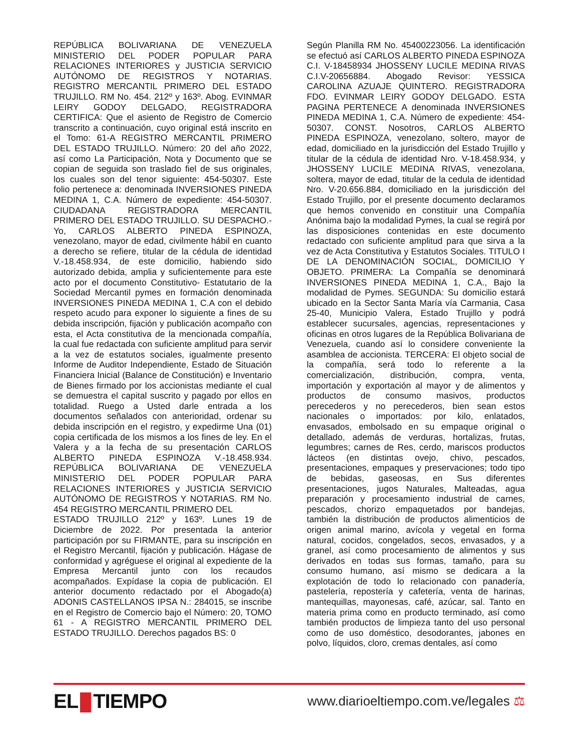REPÚBLICA BOLIVARIANA DE VENEZUELA MINISTERIO DEL PODER POPULAR PARA RELACIONES INTERIORES y JUSTICIA SERVICIO AUTÓNOMO DE REGISTROS Y NOTARIAS. REGISTRO MERCANTIL PRIMERO DEL ESTADO TRUJILLO. RM No. 454. 212º y 163º. Abog. EVINMAR LEIRY GODOY DELGADO, REGISTRADORA CERTIFICA: Que el asiento de Registro de Comercio transcrito a continuación, cuyo original está inscrito en el Tomo: 61-A REGISTRO MERCANTIL PRIMERO DEL ESTADO TRUJILLO. Número: 20 del año 2022, así como La Participación, Nota y Documento que se copian de seguida son traslado fiel de sus originales, los cuales son del tenor siguiente: 454-50307. Este folio pertenece a: denominada INVERSIONES PINEDA MEDINA 1, C.A. Número de expediente: 454-50307. CIUDADANA REGISTRADORA MERCANTIL PRIMERO DEL ESTADO TRUJILLO. SU DESPACHO.- Yo, CARLOS ALBERTO PINEDA ESPINOZA, venezolano, mayor de edad, civilmente hábil en cuanto a derecho se refiere, titular de la cédula de identidad V.-18.458.934, de este domicilio, habiendo sido autorizado debida, amplia y suficientemente para este acto por el documento Constitutivo- Estatutario de la Sociedad Mercantil pymes en formación denominada INVERSIONES PINEDA MEDINA 1, C.A con el debido respeto acudo para exponer lo siguiente a fines de su debida inscripción, fijación y publicación acompaño con esta, el Acta constitutiva de la mencionada compañía, la cual fue redactada con suficiente amplitud para servir a la vez de estatutos sociales, igualmente presento Informe de Auditor Independiente, Estado de Situación Financiera Inicial (Balance de Constitución) e Inventario de Bienes firmado por los accionistas mediante el cual se demuestra el capital suscrito y pagado por ellos en totalidad. Ruego a Usted darle entrada a los documentos señalados con anterioridad, ordenar su debida inscripción en el registro, y expedirme Una (01) copia certificada de los mismos a los fines de ley. En el Valera y a la fecha de su presentación CARLOS ALBERTO PINEDA ESPINOZA V.-18.458.934. REPÚBLICA BOLIVARIANA DE VENEZUELA MINISTERIO DEL PODER POPULAR PARA RELACIONES INTERIORES y JUSTICIA SERVICIO AUTÓNOMO DE REGISTROS Y NOTARIAS. RM No. 454 REGISTRO MERCANTIL PRIMERO DEL
ESTADO TRUJILLO 212º y 163º. Lunes 19 de Diciembre de 2022. Por presentada la anterior participación por su FIRMANTE, para su inscripción en el Registro Mercantil, fijación y publicación. Hágase de conformidad y agréguese el original al expediente de la Empresa Mercantil junto con los recaudos acompañados. Expídase la copia de publicación. El anterior documento redactado por el Abogado(a) ADONIS CASTELLANOS IPSA N.: 284015, se inscribe en el Registro de Comercio bajo el Número: 20, TOMO 61 - A REGISTRO MERCANTIL PRIMERO DEL ESTADO TRUJILLO. Derechos pagados BS: 0
Según Planilla RM No. 45400223056. La identificación se efectuó así CARLOS ALBERTO PINEDA ESPINOZA C.I. V-18458934 JHOSSENY LUCILE MEDINA RIVAS C.I.V-20656884. Abogado Revisor: YESSICA CAROLINA AZUAJE QUINTERO. REGISTRADORA FDO. EVINMAR LEIRY GODOY DELGADO. ESTA PAGINA PERTENECE A denominada INVERSIONES PINEDA MEDINA 1, C.A. Número de expediente: 454-50307. CONST. Nosotros, CARLOS ALBERTO PINEDA ESPINOZA, venezolano, soltero, mayor de edad, domiciliado en la jurisdicción del Estado Trujillo y titular de la cédula de identidad Nro. V-18.458.934, y JHOSSENY LUCILE MEDINA RIVAS, venezolana, soltera, mayor de edad, titular de la cedula de identidad Nro. V-20.656.884, domiciliado en la jurisdicción del Estado Trujillo, por el presente documento declaramos que hemos convenido en constituir una Compañía Anónima bajo la modalidad Pymes, la cual se regirá por las disposiciones contenidas en este documento redactado con suficiente amplitud para que sirva a la vez de Acta Constitutiva y Estatutos Sociales. TITULO I DE LA DENOMINACIÓN SOCIAL, DOMICILIO Y OBJETO. PRIMERA: La Compañía se denominará INVERSIONES PINEDA MEDINA 1, C.A., Bajo la modalidad de Pymes. SEGUNDA: Su domicilio estará ubicado en la Sector Santa María vía Carmania, Casa 25-40, Municipio Valera, Estado Trujillo y podrá establecer sucursales, agencias, representaciones y oficinas en otros lugares de la República Bolivariana de Venezuela, cuando así lo considere conveniente la asamblea de accionista. TERCERA: El objeto social de la compañía, será todo lo referente a la comercialización, distribución, compra, venta, importación y exportación al mayor y de alimentos y productos de consumo masivos, productos perecederos y no perecederos, bien sean estos nacionales o importados: por kilo, enlatados, envasados, embolsado en su empaque original o detallado, además de verduras, hortalizas, frutas, legumbres; carnes de Res, cerdo, mariscos productos lácteos (en distintas ovejo, chivo, pescados, presentaciones, empaques y preservaciones; todo tipo de bebidas, gaseosas, en Sus diferentes presentaciones, jugos Naturales, Malteadas, agua preparación y procesamiento industrial de carnes, pescados, chorizo empaquetados por bandejas, también la distribución de productos alimenticios de origen animal marino, avícola y vegetal en forma natural, cocidos, congelados, secos, envasados, y a granel, así como procesamiento de alimentos y sus derivados en todas sus formas, tamaño, para su consumo humano, así mismo se dedicara a la explotación de todo lo relacionado con panadería, pastelería, repostería y cafetería, venta de harinas, mantequillas, mayonesas, café, azúcar, sal. Tanto en materia prima como en producto terminado, así como también productos de limpieza tanto del uso personal como de uso doméstico, desodorantes, jabones en polvo, líquidos, cloro, cremas dentales, así como
EL TIEMPO
www.diarioeltiempo.com.ve/legales ⚖